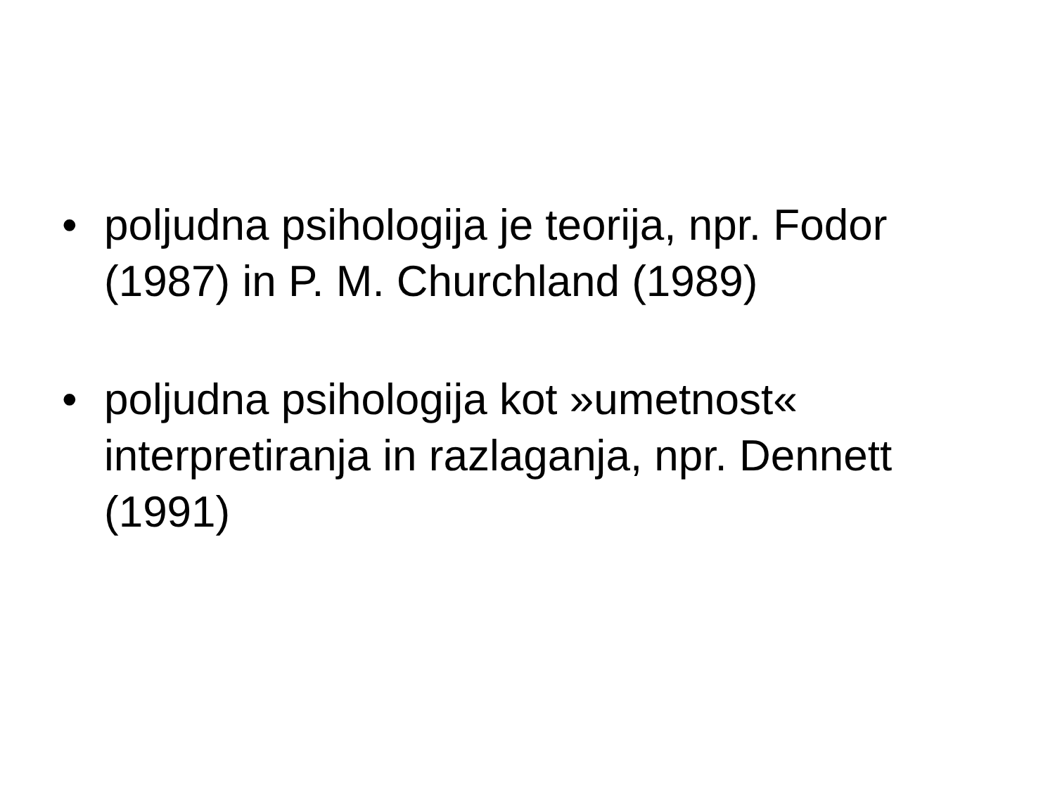• poljudna psihologija je teorija, npr. Fodor (1987) in P. M. Churchland (1989)
• poljudna psihologija kot »umetnost« interpretiranja in razlaganja, npr. Dennett (1991)